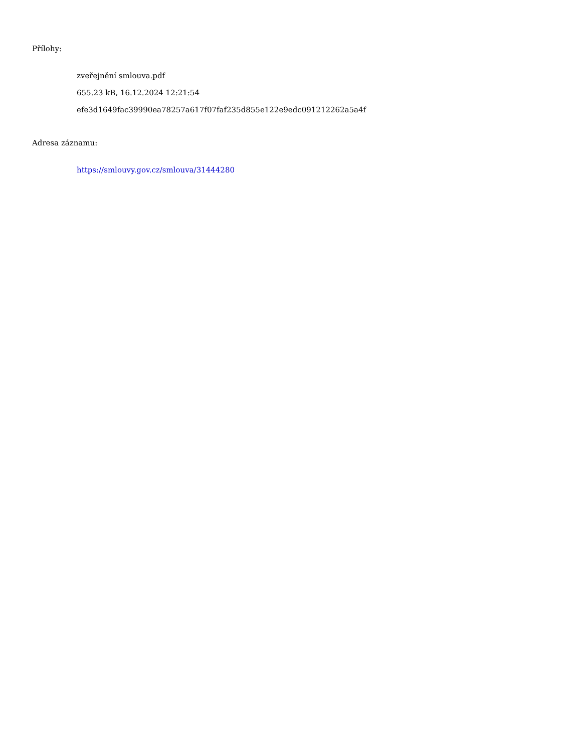Přílohy:
zveřejnění smlouva.pdf
655.23 kB, 16.12.2024 12:21:54
efe3d1649fac39990ea78257a617f07faf235d855e122e9edc091212262a5a4f
Adresa záznamu:
https://smlouvy.gov.cz/smlouva/31444280